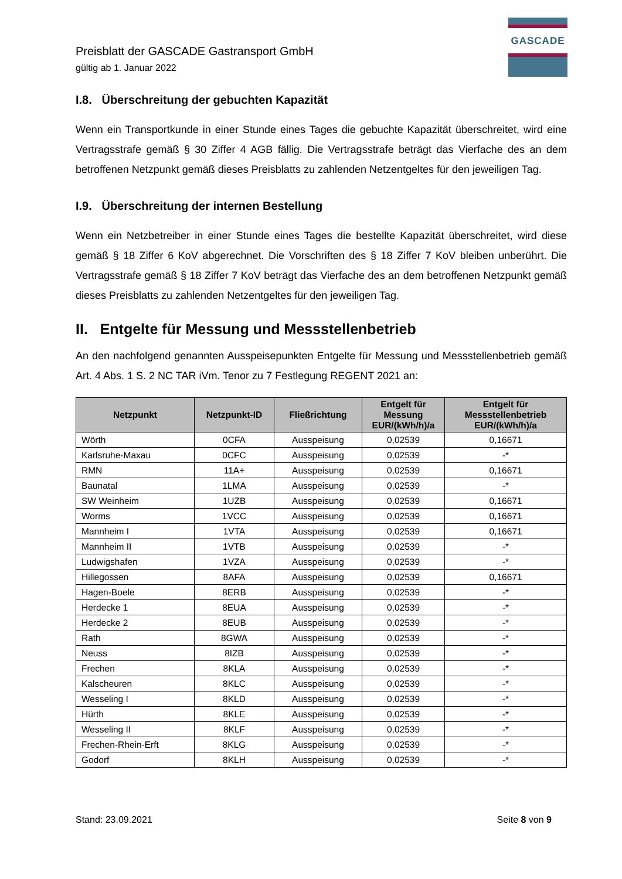GASCADE
Preisblatt der GASCADE Gastransport GmbH
gültig ab 1. Januar 2022
I.8. Überschreitung der gebuchten Kapazität
Wenn ein Transportkunde in einer Stunde eines Tages die gebuchte Kapazität überschreitet, wird eine Vertragsstrafe gemäß § 30 Ziffer 4 AGB fällig. Die Vertragsstrafe beträgt das Vierfache des an dem betroffenen Netzpunkt gemäß dieses Preisblatts zu zahlenden Netzentgeltes für den jeweiligen Tag.
I.9. Überschreitung der internen Bestellung
Wenn ein Netzbetreiber in einer Stunde eines Tages die bestellte Kapazität überschreitet, wird diese gemäß § 18 Ziffer 6 KoV abgerechnet. Die Vorschriften des § 18 Ziffer 7 KoV bleiben unberührt. Die Vertragsstrafe gemäß § 18 Ziffer 7 KoV beträgt das Vierfache des an dem betroffenen Netzpunkt gemäß dieses Preisblatts zu zahlenden Netzentgeltes für den jeweiligen Tag.
II. Entgelte für Messung und Messstellenbetrieb
An den nachfolgend genannten Ausspeisepunkten Entgelte für Messung und Messstellenbetrieb gemäß Art. 4 Abs. 1 S. 2 NC TAR iVm. Tenor zu 7 Festlegung REGENT 2021 an:
| Netzpunkt | Netzpunkt-ID | Fließrichtung | Entgelt für Messung EUR/(kWh/h)/a | Entgelt für Messstellenbetrieb EUR/(kWh/h)/a |
| --- | --- | --- | --- | --- |
| Wörth | 0CFA | Ausspeisung | 0,02539 | 0,16671 |
| Karlsruhe-Maxau | 0CFC | Ausspeisung | 0,02539 | -* |
| RMN | 11A+ | Ausspeisung | 0,02539 | 0,16671 |
| Baunatal | 1LMA | Ausspeisung | 0,02539 | -* |
| SW Weinheim | 1UZB | Ausspeisung | 0,02539 | 0,16671 |
| Worms | 1VCC | Ausspeisung | 0,02539 | 0,16671 |
| Mannheim I | 1VTA | Ausspeisung | 0,02539 | 0,16671 |
| Mannheim II | 1VTB | Ausspeisung | 0,02539 | -* |
| Ludwigshafen | 1VZA | Ausspeisung | 0,02539 | -* |
| Hillegossen | 8AFA | Ausspeisung | 0,02539 | 0,16671 |
| Hagen-Boele | 8ERB | Ausspeisung | 0,02539 | -* |
| Herdecke 1 | 8EUA | Ausspeisung | 0,02539 | -* |
| Herdecke 2 | 8EUB | Ausspeisung | 0,02539 | -* |
| Rath | 8GWA | Ausspeisung | 0,02539 | -* |
| Neuss | 8IZB | Ausspeisung | 0,02539 | -* |
| Frechen | 8KLA | Ausspeisung | 0,02539 | -* |
| Kalscheuren | 8KLC | Ausspeisung | 0,02539 | -* |
| Wesseling I | 8KLD | Ausspeisung | 0,02539 | -* |
| Hürth | 8KLE | Ausspeisung | 0,02539 | -* |
| Wesseling II | 8KLF | Ausspeisung | 0,02539 | -* |
| Frechen-Rhein-Erft | 8KLG | Ausspeisung | 0,02539 | -* |
| Godorf | 8KLH | Ausspeisung | 0,02539 | -* |
Stand: 23.09.2021 Seite 8 von 9